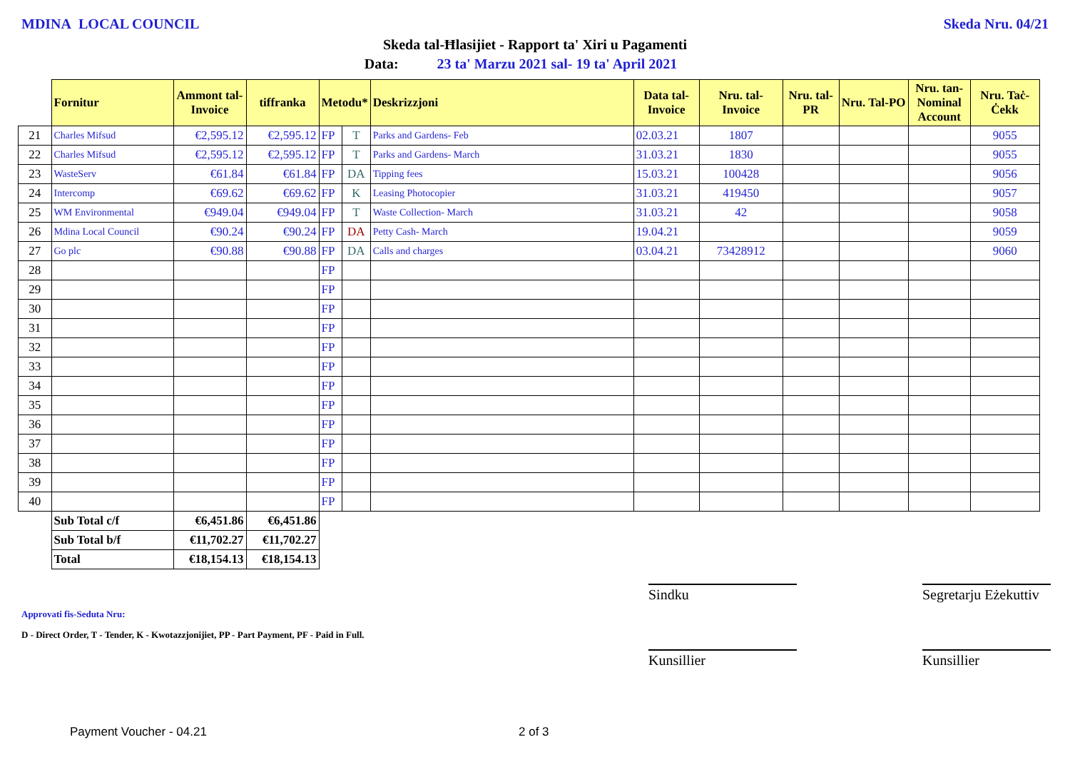MDINA LOCAL COUNCIL Skeda Nru. 04/21
Skeda tal-Ħlasijiet - Rapport ta' Xiri u Pagamenti
Data: 23 ta' Marzu 2021 sal- 19 ta' April 2021
| | Fornitur | Ammont tal-Invoice | tiffranka | Metodu* | | Deskrizzjoni | Data tal-Invoice | Nru. tal-Invoice | Nru. tal-PR | Nru. Tal-PO | Nru. tan-Nominal Account | Nru. Taċ-Ċekk |
| --- | --- | --- | --- | --- | --- | --- | --- | --- | --- | --- | --- | --- |
| 21 | Charles Mifsud | €2,595.12 | €2,595.12 | FP | T | Parks and Gardens- Feb | 02.03.21 | 1807 | | | | 9055 |
| 22 | Charles Mifsud | €2,595.12 | €2,595.12 | FP | T | Parks and Gardens- March | 31.03.21 | 1830 | | | | 9055 |
| 23 | WasteServ | €61.84 | €61.84 | FP | DA | Tipping fees | 15.03.21 | 100428 | | | | 9056 |
| 24 | Intercomp | €69.62 | €69.62 | FP | K | Leasing Photocopier | 31.03.21 | 419450 | | | | 9057 |
| 25 | WM Environmental | €949.04 | €949.04 | FP | T | Waste Collection- March | 31.03.21 | 42 | | | | 9058 |
| 26 | Mdina Local Council | €90.24 | €90.24 | FP | DA | Petty Cash- March | 19.04.21 | | | | | 9059 |
| 27 | Go plc | €90.88 | €90.88 | FP | DA | Calls and charges | 03.04.21 | 73428912 | | | | 9060 |
| 28 | | | | FP | | | | | | | | |
| 29 | | | | FP | | | | | | | | |
| 30 | | | | FP | | | | | | | | |
| 31 | | | | FP | | | | | | | | |
| 32 | | | | FP | | | | | | | | |
| 33 | | | | FP | | | | | | | | |
| 34 | | | | FP | | | | | | | | |
| 35 | | | | FP | | | | | | | | |
| 36 | | | | FP | | | | | | | | |
| 37 | | | | FP | | | | | | | | |
| 38 | | | | FP | | | | | | | | |
| 39 | | | | FP | | | | | | | | |
| 40 | | | | FP | | | | | | | | |
| | Sub Total c/f | €6,451.86 | €6,451.86 | | | | | | | | | |
| | Sub Total b/f | €11,702.27 | €11,702.27 | | | | | | | | | |
| | Total | €18,154.13 | €18,154.13 | | | | | | | | | |
Sindku
Segretarju Eżekuttiv
Approvati fis-Seduta Nru:
D - Direct Order, T - Tender, K - Kwotazzjonijiet, PP - Part Payment, PF - Paid in Full.
Kunsillier Kunsillier
Payment Voucher - 04.21 2 of 3